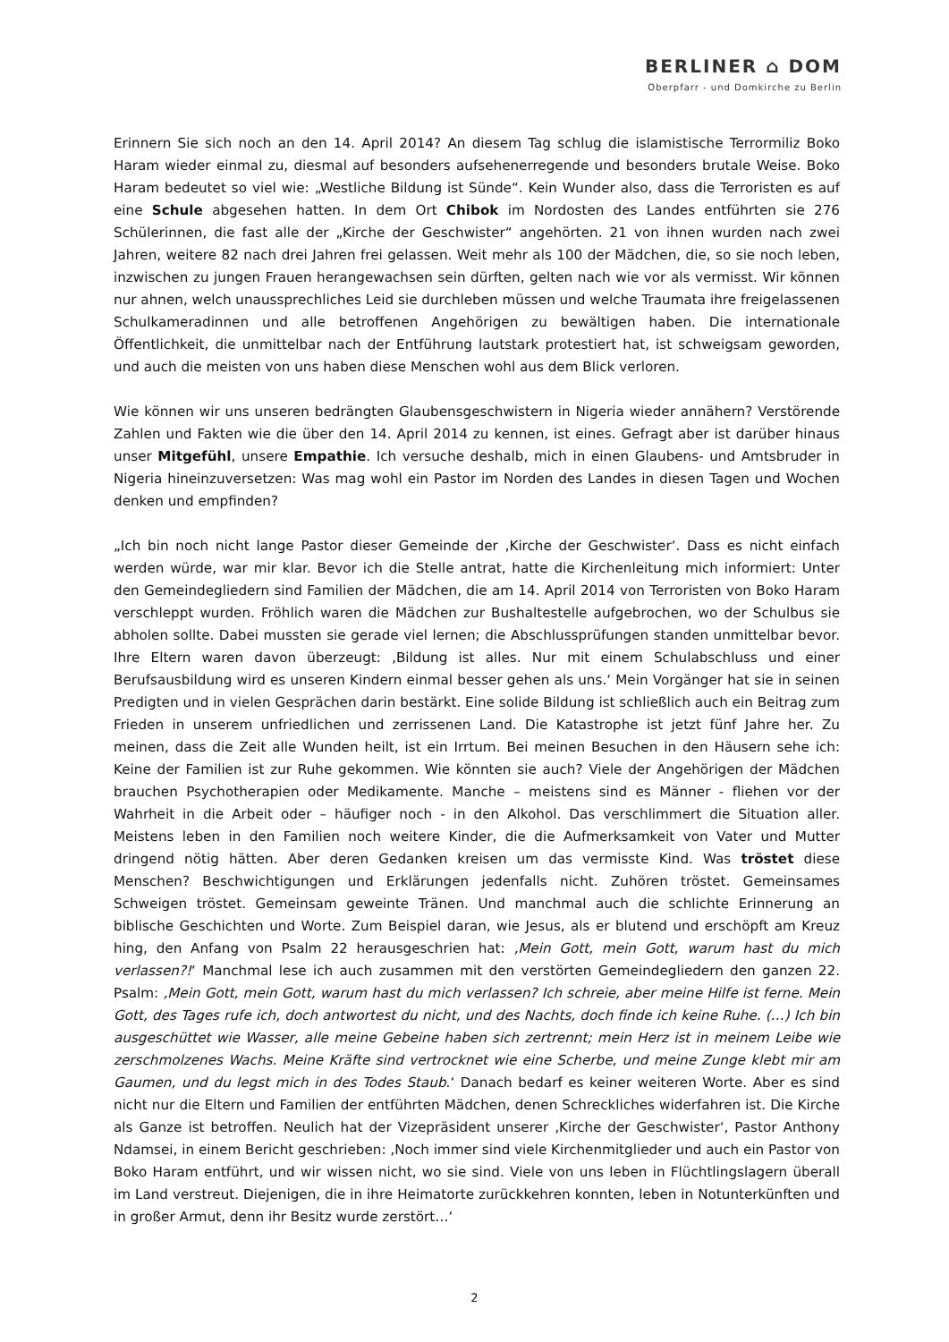BERLINER ⌂ DOM
Oberpfarr - und Domkirche zu Berlin
Erinnern Sie sich noch an den 14. April 2014? An diesem Tag schlug die islamistische Terrormiliz Boko Haram wieder einmal zu, diesmal auf besonders aufsehenerregende und besonders brutale Weise. Boko Haram bedeutet so viel wie: „Westliche Bildung ist Sünde“. Kein Wunder also, dass die Terroristen es auf eine Schule abgesehen hatten. In dem Ort Chibok im Nordosten des Landes entführten sie 276 Schülerinnen, die fast alle der „Kirche der Geschwister“ angehörten. 21 von ihnen wurden nach zwei Jahren, weitere 82 nach drei Jahren frei gelassen. Weit mehr als 100 der Mädchen, die, so sie noch leben, inzwischen zu jungen Frauen herangewachsen sein dürften, gelten nach wie vor als vermisst. Wir können nur ahnen, welch unaussprechliches Leid sie durchleben müssen und welche Traumata ihre freigelassenen Schulkameradinnen und alle betroffenen Angehörigen zu bewältigen haben. Die internationale Öffentlichkeit, die unmittelbar nach der Entführung lautstark protestiert hat, ist schweigsam geworden, und auch die meisten von uns haben diese Menschen wohl aus dem Blick verloren.
Wie können wir uns unseren bedrängten Glaubensgeschwistern in Nigeria wieder annähern? Verstörende Zahlen und Fakten wie die über den 14. April 2014 zu kennen, ist eines. Gefragt aber ist darüber hinaus unser Mitgefühl, unsere Empathie. Ich versuche deshalb, mich in einen Glaubens- und Amtsbruder in Nigeria hineinzuversetzen: Was mag wohl ein Pastor im Norden des Landes in diesen Tagen und Wochen denken und empfinden?
„Ich bin noch nicht lange Pastor dieser Gemeinde der ‚Kirche der Geschwister‘. Dass es nicht einfach werden würde, war mir klar. Bevor ich die Stelle antrat, hatte die Kirchenleitung mich informiert: Unter den Gemeindegliedern sind Familien der Mädchen, die am 14. April 2014 von Terroristen von Boko Haram verschleppt wurden. Fröhlich waren die Mädchen zur Bushaltestelle aufgebrochen, wo der Schulbus sie abholen sollte. Dabei mussten sie gerade viel lernen; die Abschlussprüfungen standen unmittelbar bevor. Ihre Eltern waren davon überzeugt: ‚Bildung ist alles. Nur mit einem Schulabschluss und einer Berufsausbildung wird es unseren Kindern einmal besser gehen als uns.‘ Mein Vorgänger hat sie in seinen Predigten und in vielen Gesprächen darin bestärkt. Eine solide Bildung ist schließlich auch ein Beitrag zum Frieden in unserem unfriedlichen und zerrissenen Land. Die Katastrophe ist jetzt fünf Jahre her. Zu meinen, dass die Zeit alle Wunden heilt, ist ein Irrtum. Bei meinen Besuchen in den Häusern sehe ich: Keine der Familien ist zur Ruhe gekommen. Wie könnten sie auch? Viele der Angehörigen der Mädchen brauchen Psychotherapien oder Medikamente. Manche – meistens sind es Männer - fliehen vor der Wahrheit in die Arbeit oder – häufiger noch - in den Alkohol. Das verschlimmert die Situation aller. Meistens leben in den Familien noch weitere Kinder, die die Aufmerksamkeit von Vater und Mutter dringend nötig hätten. Aber deren Gedanken kreisen um das vermisste Kind. Was tröstet diese Menschen? Beschwichtigungen und Erklärungen jedenfalls nicht. Zuhören tröstet. Gemeinsames Schweigen tröstet. Gemeinsam geweinte Tränen. Und manchmal auch die schlichte Erinnerung an biblische Geschichten und Worte. Zum Beispiel daran, wie Jesus, als er blutend und erschöpft am Kreuz hing, den Anfang von Psalm 22 herausgeschrien hat: ‚Mein Gott, mein Gott, warum hast du mich verlassen?!‘ Manchmal lese ich auch zusammen mit den verstörten Gemeindegliedern den ganzen 22. Psalm: ‚Mein Gott, mein Gott, warum hast du mich verlassen? Ich schreie, aber meine Hilfe ist ferne. Mein Gott, des Tages rufe ich, doch antwortest du nicht, und des Nachts, doch finde ich keine Ruhe. (…) Ich bin ausgeschüttet wie Wasser, alle meine Gebeine haben sich zertrennt; mein Herz ist in meinem Leibe wie zerschmolzenes Wachs. Meine Kräfte sind vertrocknet wie eine Scherbe, und meine Zunge klebt mir am Gaumen, und du legst mich in des Todes Staub.‘ Danach bedarf es keiner weiteren Worte. Aber es sind nicht nur die Eltern und Familien der entführten Mädchen, denen Schreckliches widerfahren ist. Die Kirche als Ganze ist betroffen. Neulich hat der Vizepräsident unserer ‚Kirche der Geschwister‘, Pastor Anthony Ndamsei, in einem Bericht geschrieben: ‚Noch immer sind viele Kirchenmitglieder und auch ein Pastor von Boko Haram entführt, und wir wissen nicht, wo sie sind. Viele von uns leben in Flüchtlingslagern überall im Land verstreut. Diejenigen, die in ihre Heimatorte zurückkehren konnten, leben in Notunterkünften und in großer Armut, denn ihr Besitz wurde zerstört…‘
2